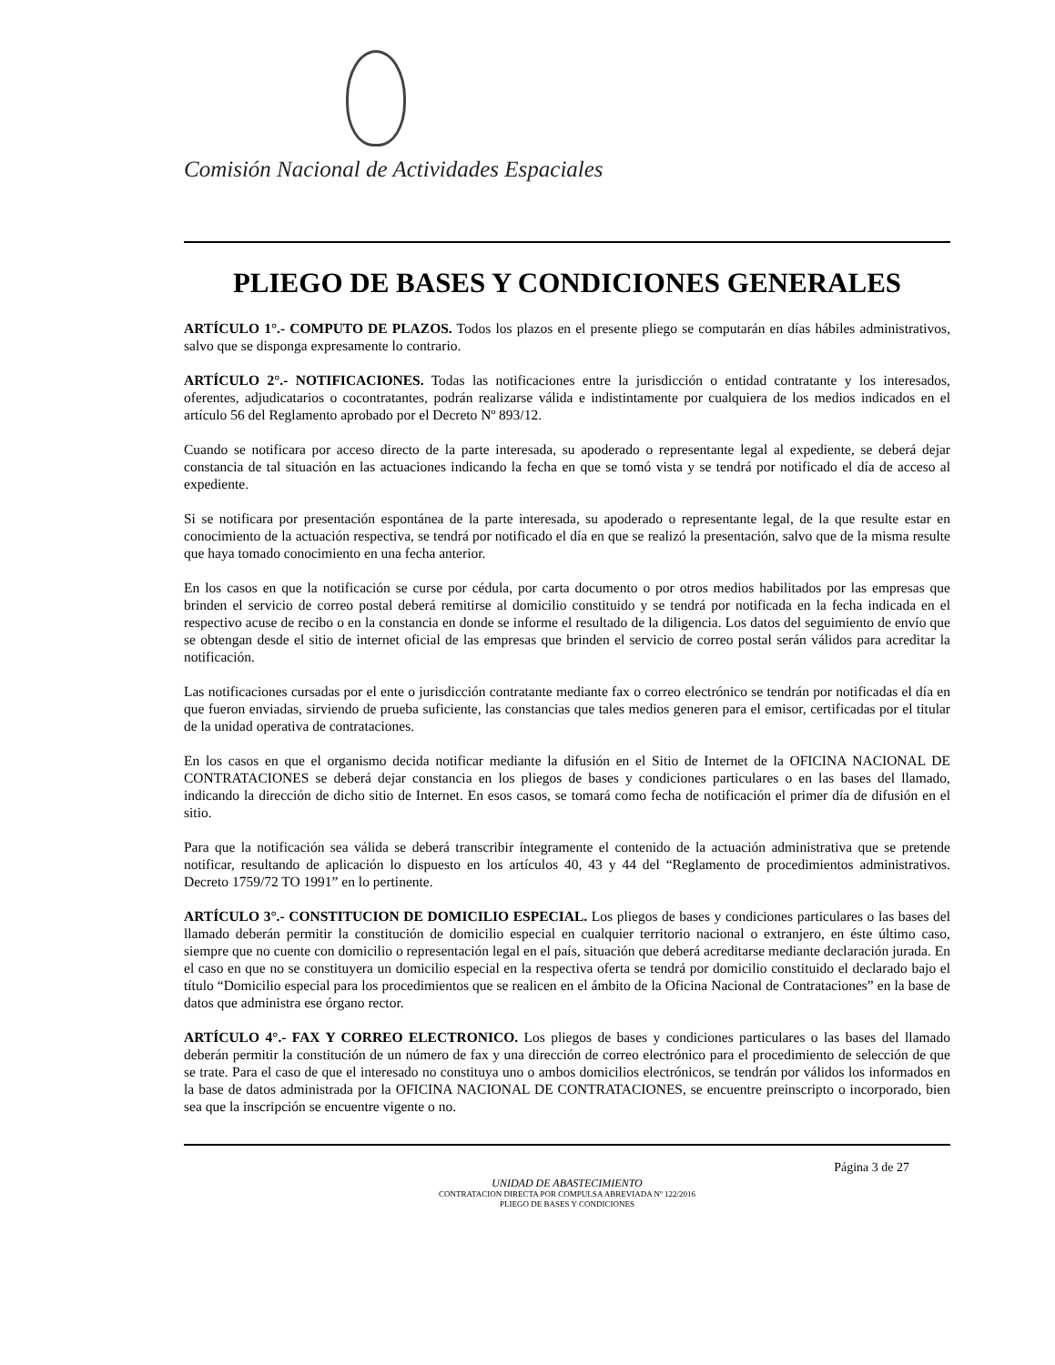Comisión Nacional de Actividades Espaciales
PLIEGO DE BASES Y CONDICIONES GENERALES
ARTÍCULO 1°.- COMPUTO DE PLAZOS. Todos los plazos en el presente pliego se computarán en días hábiles administrativos, salvo que se disponga expresamente lo contrario.
ARTÍCULO 2°.- NOTIFICACIONES. Todas las notificaciones entre la jurisdicción o entidad contratante y los interesados, oferentes, adjudicatarios o cocontratantes, podrán realizarse válida e indistintamente por cualquiera de los medios indicados en el artículo 56 del Reglamento aprobado por el Decreto Nº 893/12.
Cuando se notificara por acceso directo de la parte interesada, su apoderado o representante legal al expediente, se deberá dejar constancia de tal situación en las actuaciones indicando la fecha en que se tomó vista y se tendrá por notificado el día de acceso al expediente.
Si se notificara por presentación espontánea de la parte interesada, su apoderado o representante legal, de la que resulte estar en conocimiento de la actuación respectiva, se tendrá por notificado el día en que se realizó la presentación, salvo que de la misma resulte que haya tomado conocimiento en una fecha anterior.
En los casos en que la notificación se curse por cédula, por carta documento o por otros medios habilitados por las empresas que brinden el servicio de correo postal deberá remitirse al domicilio constituido y se tendrá por notificada en la fecha indicada en el respectivo acuse de recibo o en la constancia en donde se informe el resultado de la diligencia. Los datos del seguimiento de envío que se obtengan desde el sitio de internet oficial de las empresas que brinden el servicio de correo postal serán válidos para acreditar la notificación.
Las notificaciones cursadas por el ente o jurisdicción contratante mediante fax o correo electrónico se tendrán por notificadas el día en que fueron enviadas, sirviendo de prueba suficiente, las constancias que tales medios generen para el emisor, certificadas por el titular de la unidad operativa de contrataciones.
En los casos en que el organismo decida notificar mediante la difusión en el Sitio de Internet de la OFICINA NACIONAL DE CONTRATACIONES se deberá dejar constancia en los pliegos de bases y condiciones particulares o en las bases del llamado, indicando la dirección de dicho sitio de Internet. En esos casos, se tomará como fecha de notificación el primer día de difusión en el sitio.
Para que la notificación sea válida se deberá transcribir íntegramente el contenido de la actuación administrativa que se pretende notificar, resultando de aplicación lo dispuesto en los artículos 40, 43 y 44 del “Reglamento de procedimientos administrativos. Decreto 1759/72 TO 1991” en lo pertinente.
ARTÍCULO 3°.- CONSTITUCION DE DOMICILIO ESPECIAL. Los pliegos de bases y condiciones particulares o las bases del llamado deberán permitir la constitución de domicilio especial en cualquier territorio nacional o extranjero, en éste último caso, siempre que no cuente con domicilio o representación legal en el país, situación que deberá acreditarse mediante declaración jurada. En el caso en que no se constituyera un domicilio especial en la respectiva oferta se tendrá por domicilio constituido el declarado bajo el título “Domicilio especial para los procedimientos que se realicen en el ámbito de la Oficina Nacional de Contrataciones” en la base de datos que administra ese órgano rector.
ARTÍCULO 4°.- FAX Y CORREO ELECTRONICO. Los pliegos de bases y condiciones particulares o las bases del llamado deberán permitir la constitución de un número de fax y una dirección de correo electrónico para el procedimiento de selección de que se trate. Para el caso de que el interesado no constituya uno o ambos domicilios electrónicos, se tendrán por válidos los informados en la base de datos administrada por la OFICINA NACIONAL DE CONTRATACIONES, se encuentre preinscripto o incorporado, bien sea que la inscripción se encuentre vigente o no.
Página 3 de 27
UNIDAD DE ABASTECIMIENTO
CONTRATACION DIRECTA POR COMPULSA ABREVIADA Nº 122/2016
PLIEGO DE BASES Y CONDICIONES